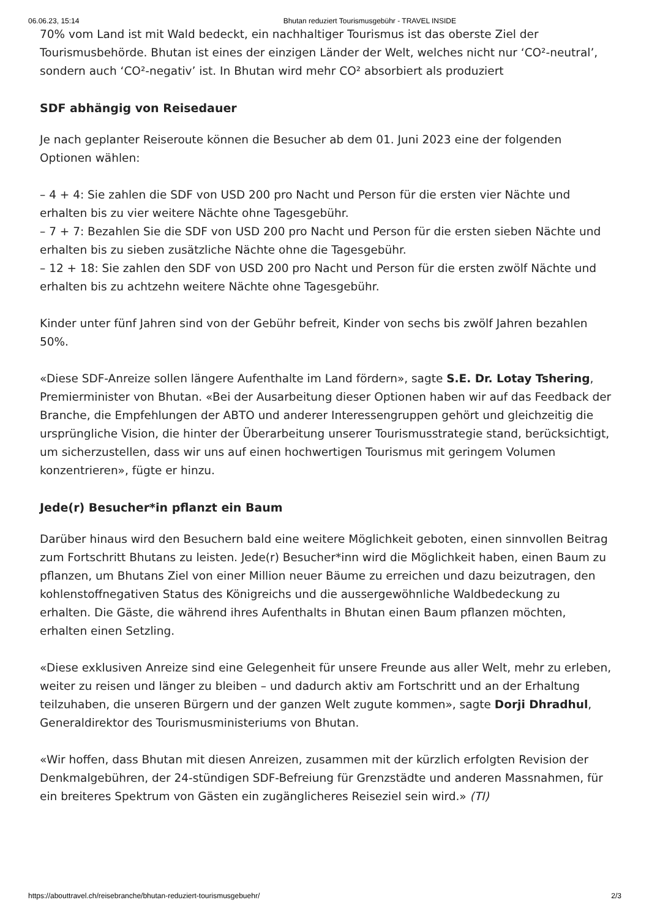06.06.23, 15:14 Bhutan reduziert Tourismusgebühr - TRAVEL INSIDE
70% vom Land ist mit Wald bedeckt, ein nachhaltiger Tourismus ist das oberste Ziel der Tourismusbehörde. Bhutan ist eines der einzigen Länder der Welt, welches nicht nur ‘CO²-neutral’, sondern auch ‘CO²-negativ’ ist. In Bhutan wird mehr CO² absorbiert als produziert
SDF abhängig von Reisedauer
Je nach geplanter Reiseroute können die Besucher ab dem 01. Juni 2023 eine der folgenden Optionen wählen:
– 4 + 4: Sie zahlen die SDF von USD 200 pro Nacht und Person für die ersten vier Nächte und erhalten bis zu vier weitere Nächte ohne Tagesgebühr.
– 7 + 7: Bezahlen Sie die SDF von USD 200 pro Nacht und Person für die ersten sieben Nächte und erhalten bis zu sieben zusätzliche Nächte ohne die Tagesgebühr.
– 12 + 18: Sie zahlen den SDF von USD 200 pro Nacht und Person für die ersten zwölf Nächte und erhalten bis zu achtzehn weitere Nächte ohne Tagesgebühr.
Kinder unter fünf Jahren sind von der Gebühr befreit, Kinder von sechs bis zwölf Jahren bezahlen 50%.
«Diese SDF-Anreize sollen längere Aufenthalte im Land fördern», sagte S.E. Dr. Lotay Tshering, Premierminister von Bhutan. «Bei der Ausarbeitung dieser Optionen haben wir auf das Feedback der Branche, die Empfehlungen der ABTO und anderer Interessengruppen gehört und gleichzeitig die ursprüngliche Vision, die hinter der Überarbeitung unserer Tourismusstrategie stand, berücksichtigt, um sicherzustellen, dass wir uns auf einen hochwertigen Tourismus mit geringem Volumen konzentrieren», fügte er hinzu.
Jede(r) Besucher*in pflanzt ein Baum
Darüber hinaus wird den Besuchern bald eine weitere Möglichkeit geboten, einen sinnvollen Beitrag zum Fortschritt Bhutans zu leisten. Jede(r) Besucher*inn wird die Möglichkeit haben, einen Baum zu pflanzen, um Bhutans Ziel von einer Million neuer Bäume zu erreichen und dazu beizutragen, den kohlenstoffnegativen Status des Königreichs und die aussergewöhnliche Waldbedeckung zu erhalten. Die Gäste, die während ihres Aufenthalts in Bhutan einen Baum pflanzen möchten, erhalten einen Setzling.
«Diese exklusiven Anreize sind eine Gelegenheit für unsere Freunde aus aller Welt, mehr zu erleben, weiter zu reisen und länger zu bleiben – und dadurch aktiv am Fortschritt und an der Erhaltung teilzuhaben, die unseren Bürgern und der ganzen Welt zugute kommen», sagte Dorji Dhradhul, Generaldirektor des Tourismusministeriums von Bhutan.
«Wir hoffen, dass Bhutan mit diesen Anreizen, zusammen mit der kürzlich erfolgten Revision der Denkmalgebühren, der 24-stündigen SDF-Befreiung für Grenzstädte und anderen Massnahmen, für ein breiteres Spektrum von Gästen ein zugänglicheres Reiseziel sein wird.» (TI)
https://abouttravel.ch/reisebranche/bhutan-reduziert-tourismusgebuehr/ 2/3